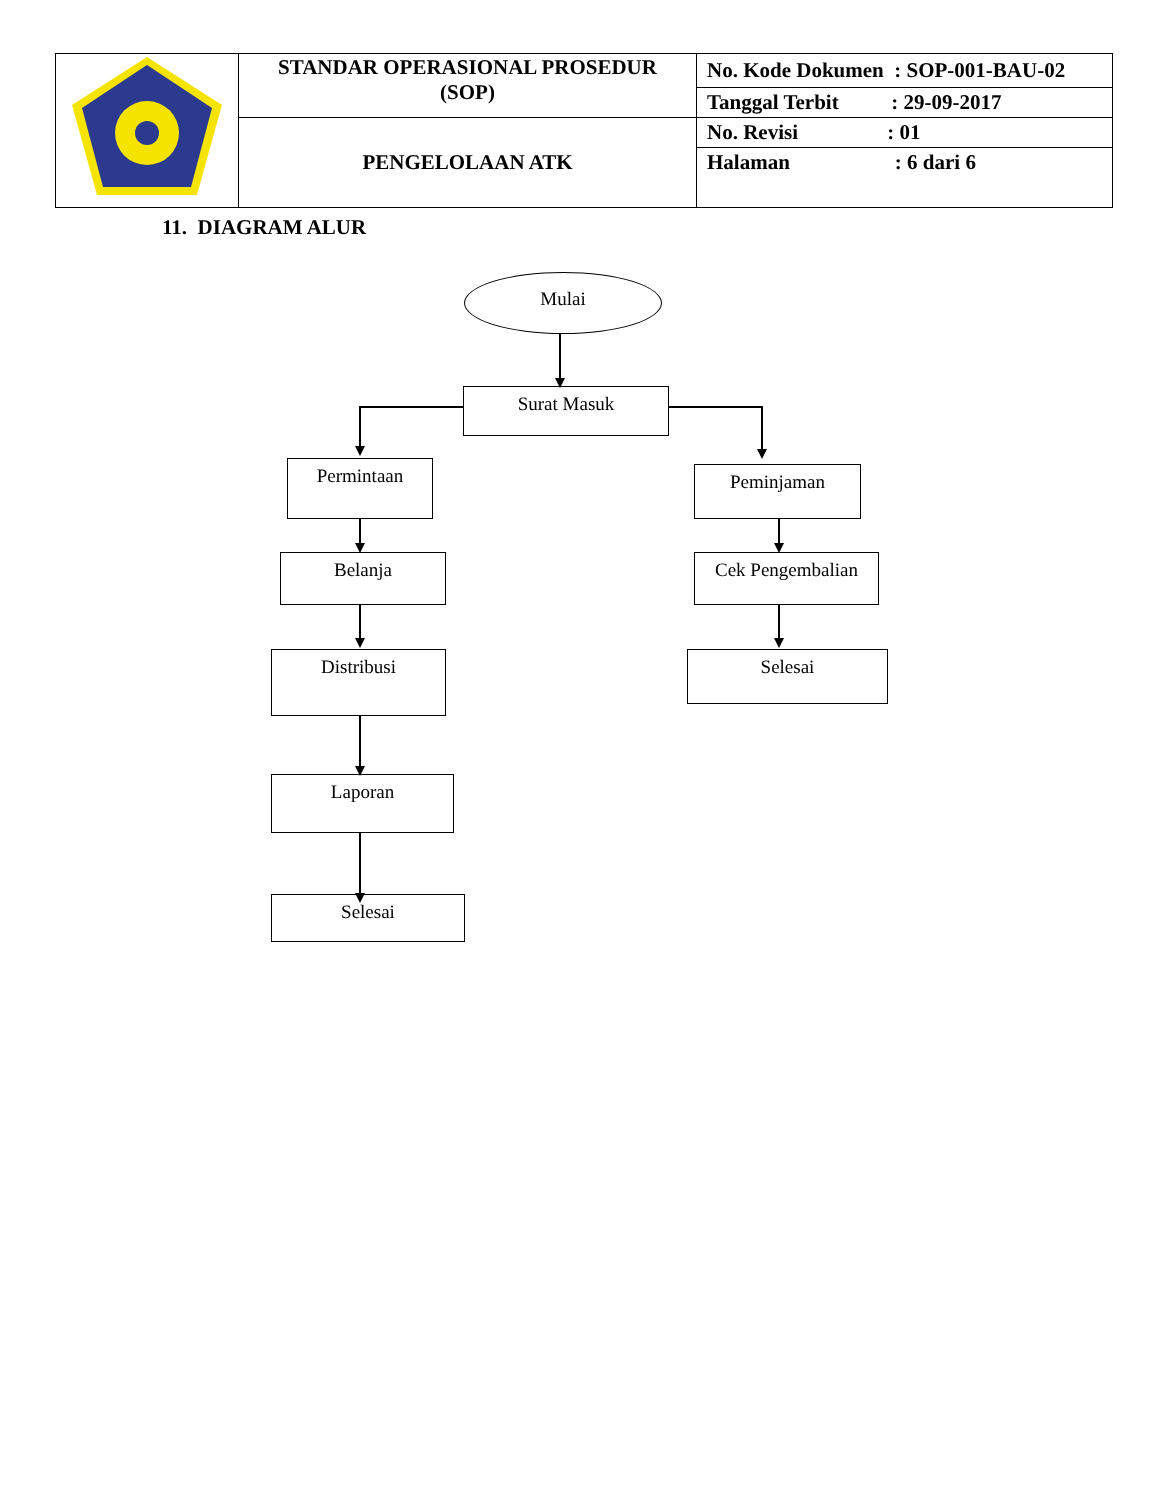| | STANDAR OPERASIONAL PROSEDUR (SOP) | No. Kode Dokumen : SOP-001-BAU-02 Tanggal Terbit : 29-09-2017 No. Revisi : 01 Halaman : 6 dari 6 |
| | PENGELOLAAN ATK | |
11. DIAGRAM ALUR
Mulai
Surat Masuk
Permintaan Peminjaman
Belanja Cek Pengembalian
Distribusi Selesai
Laporan
Selesai